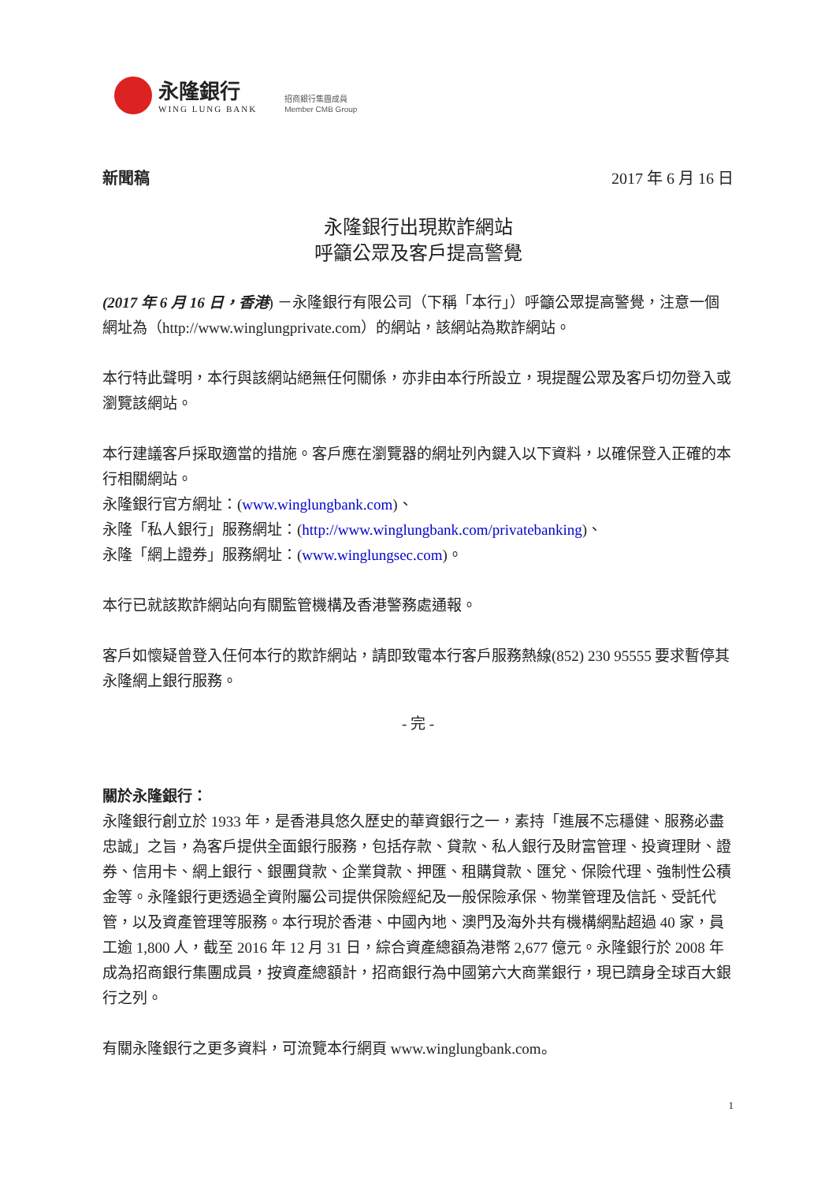永隆銀行
WING LUNG BANK
招商銀行集團成員
Member CMB Group
新聞稿 2017 年 6 月 16 日
永隆銀行出現欺詐網站
呼籲公眾及客戶提高警覺
(2017 年 6 月 16 日，香港) －永隆銀行有限公司（下稱「本行」）呼籲公眾提高警覺，注意一個網址為（http://www.winglungprivate.com）的網站，該網站為欺詐網站。
本行特此聲明，本行與該網站絕無任何關係，亦非由本行所設立，現提醒公眾及客戶切勿登入或瀏覽該網站。
本行建議客戶採取適當的措施。客戶應在瀏覽器的網址列內鍵入以下資料，以確保登入正確的本行相關網站。
永隆銀行官方網址：(www.winglungbank.com)、
永隆「私人銀行」服務網址：(http://www.winglungbank.com/privatebanking)、
永隆「網上證券」服務網址：(www.winglungsec.com)。
本行已就該欺詐網站向有關監管機構及香港警務處通報。
客戶如懷疑曾登入任何本行的欺詐網站，請即致電本行客戶服務熱線(852) 230 95555 要求暫停其永隆網上銀行服務。
- 完 -
關於永隆銀行：
永隆銀行創立於 1933 年，是香港具悠久歷史的華資銀行之一，素持「進展不忘穩健、服務必盡忠誠」之旨，為客戶提供全面銀行服務，包括存款、貸款、私人銀行及財富管理、投資理財、證券、信用卡、網上銀行、銀團貸款、企業貸款、押匯、租購貸款、匯兌、保險代理、強制性公積金等。永隆銀行更透過全資附屬公司提供保險經紀及一般保險承保、物業管理及信託、受託代管，以及資產管理等服務。本行現於香港、中國內地、澳門及海外共有機構網點超過 40 家，員工逾 1,800 人，截至 2016 年 12 月 31 日，綜合資產總額為港幣 2,677 億元。永隆銀行於 2008 年成為招商銀行集團成員，按資產總額計，招商銀行為中國第六大商業銀行，現已躋身全球百大銀行之列。
有關永隆銀行之更多資料，可流覽本行網頁 www.winglungbank.com。
1